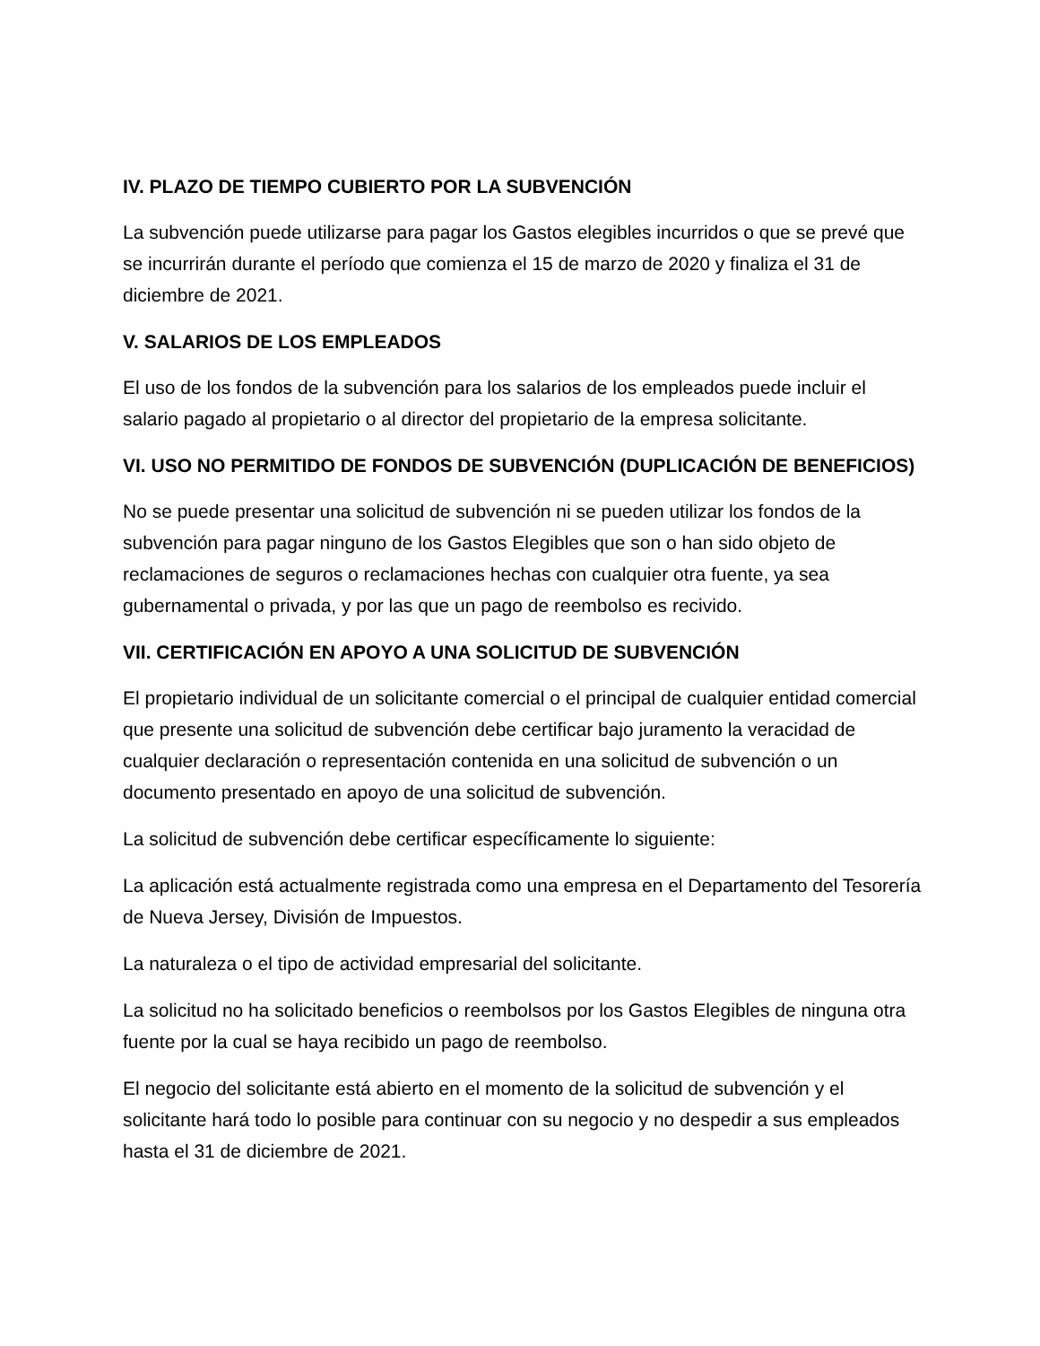IV. PLAZO DE TIEMPO CUBIERTO POR LA SUBVENCIÓN
La subvención puede utilizarse para pagar los Gastos elegibles incurridos o que se prevé que se incurrirán durante el período que comienza el 15 de marzo de 2020 y finaliza el 31 de diciembre de 2021.
V. SALARIOS DE LOS EMPLEADOS
El uso de los fondos de la subvención para los salarios de los empleados puede incluir el salario pagado al propietario o al director del propietario de la empresa solicitante.
VI. USO NO PERMITIDO DE FONDOS DE SUBVENCIÓN (DUPLICACIÓN DE BENEFICIOS)
No se puede presentar una solicitud de subvención ni se pueden utilizar los fondos de la subvención para pagar ninguno de los Gastos Elegibles que son o han sido objeto de reclamaciones de seguros o reclamaciones hechas con cualquier otra fuente, ya sea gubernamental o privada, y por las que un pago de reembolso es recivido.
VII. CERTIFICACIÓN EN APOYO A UNA SOLICITUD DE SUBVENCIÓN
El propietario individual de un solicitante comercial o el principal de cualquier entidad comercial que presente una solicitud de subvención debe certificar bajo juramento la veracidad de cualquier declaración o representación contenida en una solicitud de subvención o un documento presentado en apoyo de una solicitud de subvención.
La solicitud de subvención debe certificar específicamente lo siguiente:
La aplicación está actualmente registrada como una empresa en el Departamento del Tesorería de Nueva Jersey, División de Impuestos.
La naturaleza o el tipo de actividad empresarial del solicitante.
La solicitud no ha solicitado beneficios o reembolsos por los Gastos Elegibles de ninguna otra fuente por la cual se haya recibido un pago de reembolso.
El negocio del solicitante está abierto en el momento de la solicitud de subvención y el solicitante hará todo lo posible para continuar con su negocio y no despedir a sus empleados hasta el 31 de diciembre de 2021.